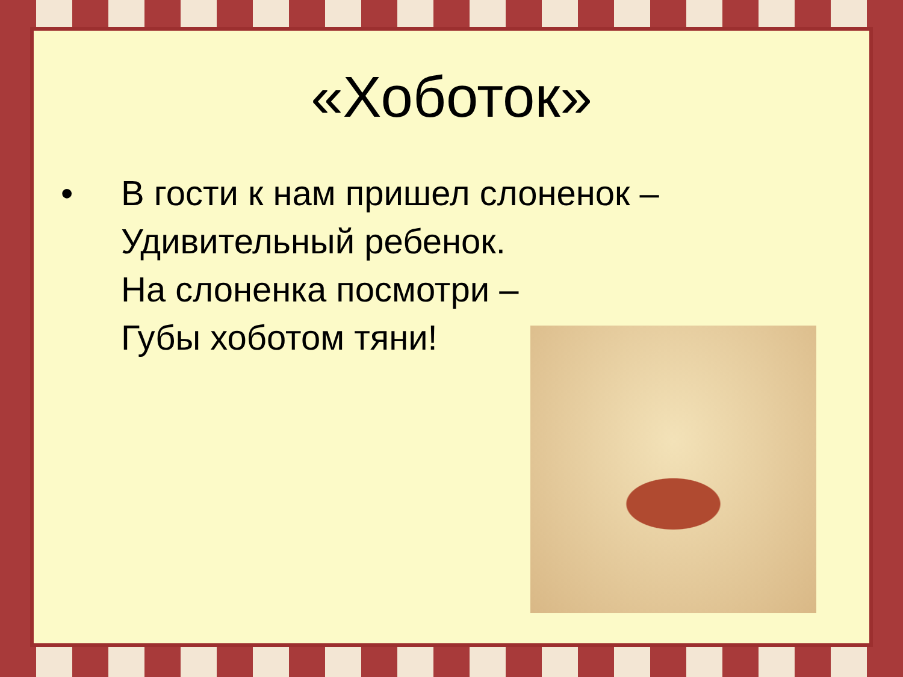«Хоботок»
• В гости к нам пришел слоненок –
Удивительный ребенок.
На слоненка посмотри –
Губы хоботом тяни!